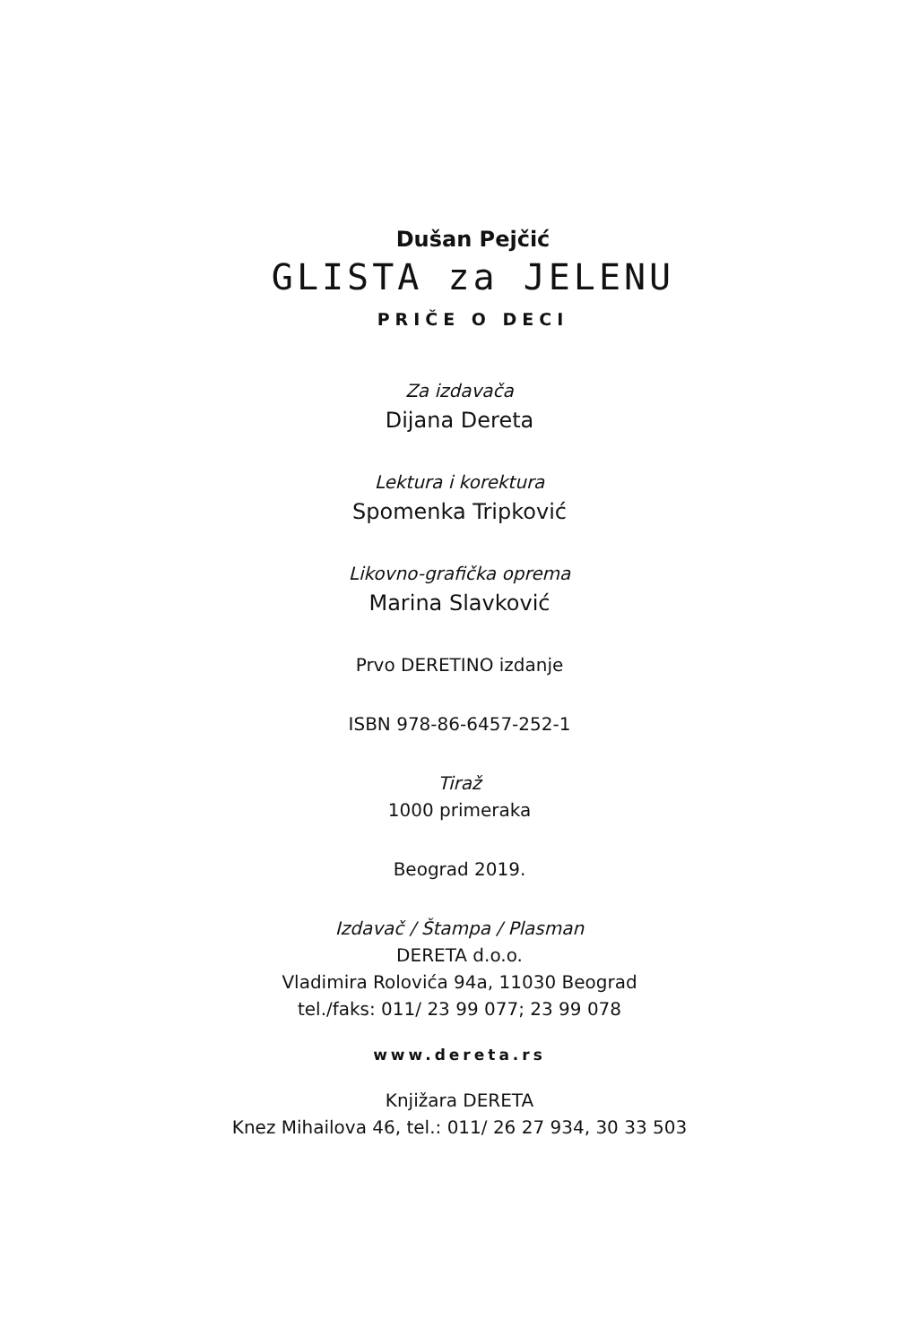Dušan Pejčić
GLISTA za JELENU
PRIČE O DECI
Za izdavača
Dijana Dereta
Lektura i korektura
Spomenka Tripković
Likovno-grafička oprema
Marina Slavković
Prvo DERETINO izdanje
ISBN 978-86-6457-252-1
Tiraž
1000 primeraka
Beograd 2019.
Izdavač / Štampa / Plasman
DERETA d.o.o.
Vladimira Rolovića 94a, 11030 Beograd
tel./faks: 011/ 23 99 077; 23 99 078
www.dereta.rs
Knjižara DERETA
Knez Mihailova 46, tel.: 011/ 26 27 934, 30 33 503